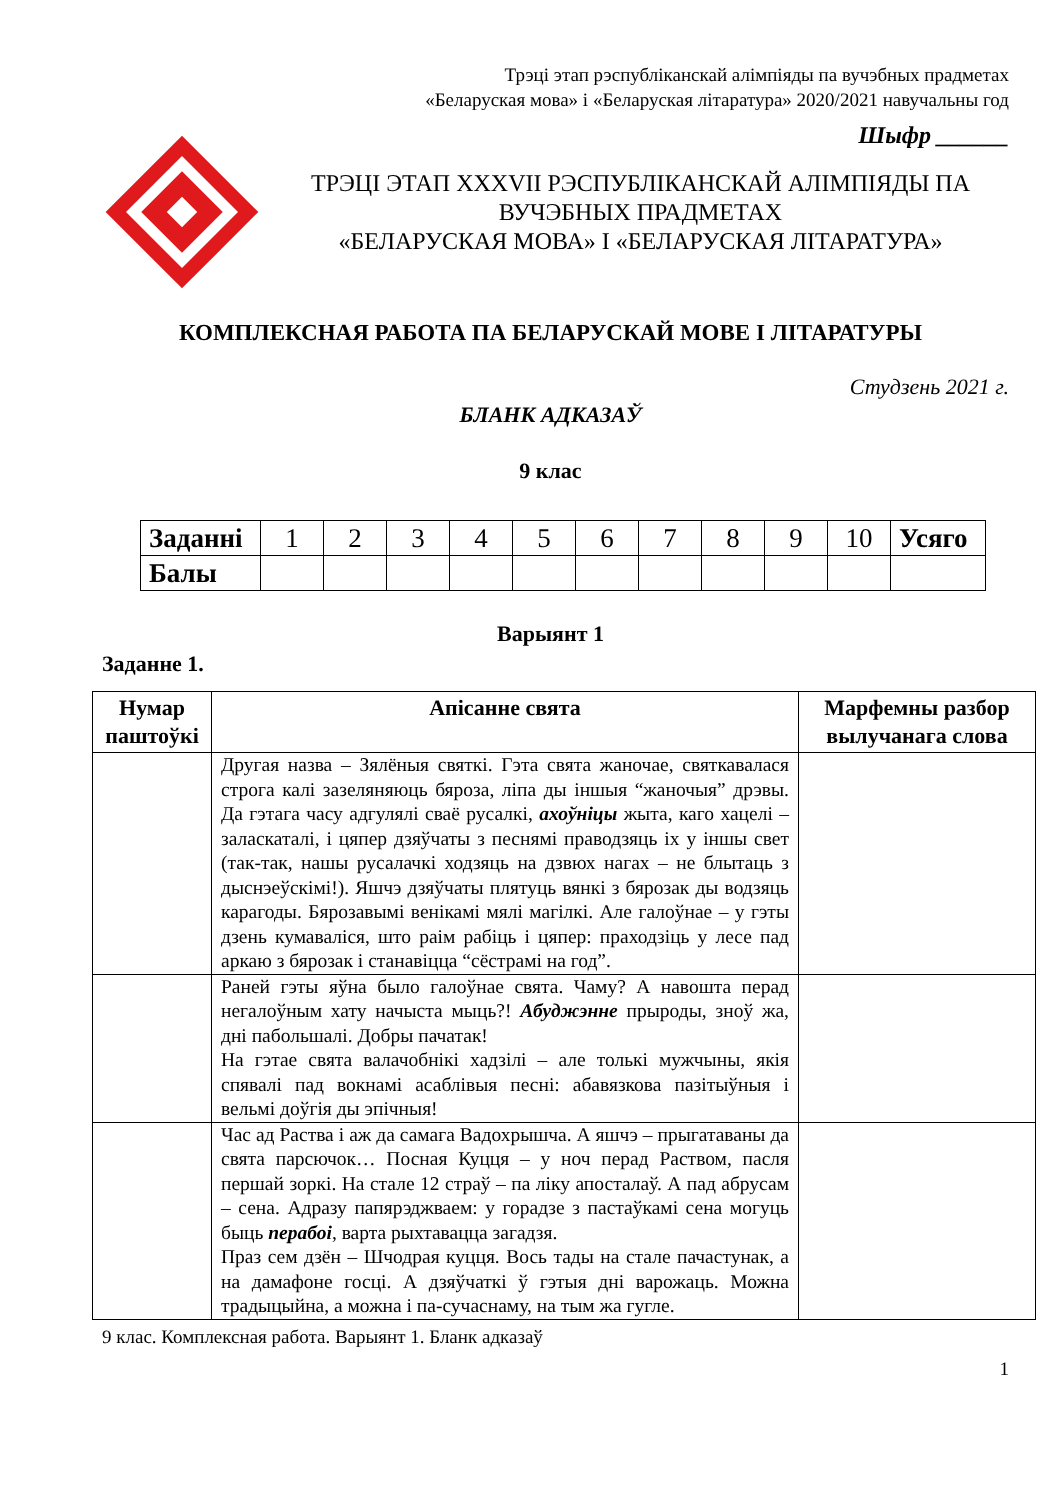Трэці этап рэспубліканскай алімпіяды па вучэбных прадметах
«Беларуская мова» і «Беларуская літаратура» 2020/2021 навучальны год
Шыфр ______
ТРЭЦІ ЭТАП XXXVII РЭСПУБЛІКАНСКАЙ АЛІМПІЯДЫ ПА ВУЧЭБНЫХ ПРАДМЕТАХ
«БЕЛАРУСКАЯ МОВА» І «БЕЛАРУСКАЯ ЛІТАРАТУРА»
КОМПЛЕКСНАЯ РАБОТА ПА БЕЛАРУСКАЙ МОВЕ І ЛІТАРАТУРЫ
Студзень 2021 г.
БЛАНК АДКАЗАЎ
9 клас
| Заданні | 1 | 2 | 3 | 4 | 5 | 6 | 7 | 8 | 9 | 10 | Усяго |
| Балы | | | | | | | | | | | |
Варыянт 1
Заданне 1.
| Нумар паштоўкі | Апісанне свята | Марфемны разбор вылучанага слова |
| --- | --- | --- |
| | Другая назва – Зялёныя святкі. Гэта свята жаночае, святкавалася строга калі зазеляняюць бяроза, ліпа ды іншыя “жаночыя” дрэвы. Да гэтага часу адгулялі сваё русалкі, ахоўніцы жыта, каго хацелі – заласкаталі, і цяпер дзяўчаты з песнямі праводзяць іх у іншы свет (так-так, нашы русалачкі ходзяць на дзвюх нагах – не блытаць з дыснэеўскімі!). Яшчэ дзяўчаты плятуць вянкі з бярозак ды водзяць карагоды. Бярозавымі венікамі мялі магілкі. Але галоўнае – у гэты дзень кумаваліся, што раім рабіць і цяпер: праходзіць у лесе пад аркаю з бярозак і станавіцца “сёстрамі на год”. | |
| | Раней гэты яўна было галоўнае свята. Чаму? А навошта перад негалоўным хату начыста мыць?! Абуджэнне прыроды, зноў жа, дні пабольшалі. Добры пачатак! На гэтае свята валачобнікі хадзілі – але толькі мужчыны, якія спявалі пад вокнамі асаблівыя песні: абавязкова пазітыўныя і вельмі доўгія ды эпічныя! | |
| | Час ад Раства і аж да самага Вадохрышча. А яшчэ – прыгатаваны да свята парсючок… Посная Куцця – у ноч перад Раством, пасля першай зоркі. На стале 12 страў – па ліку апосталаў. А пад абрусам – сена. Адразу папярэджваем: у горадзе з пастаўкамі сена могуць быць перабоі , варта рыхтавацца загадзя. Праз сем дзён – Шчодрая куцця. Вось тады на стале пачастунак, а на дамафоне госці. А дзяўчаткі ў гэтыя дні варожаць. Можна традыцыйна, а можна і па-сучаснаму, на тым жа гугле. | |
9 клас. Комплексная работа. Варыянт 1. Бланк адказаў
1